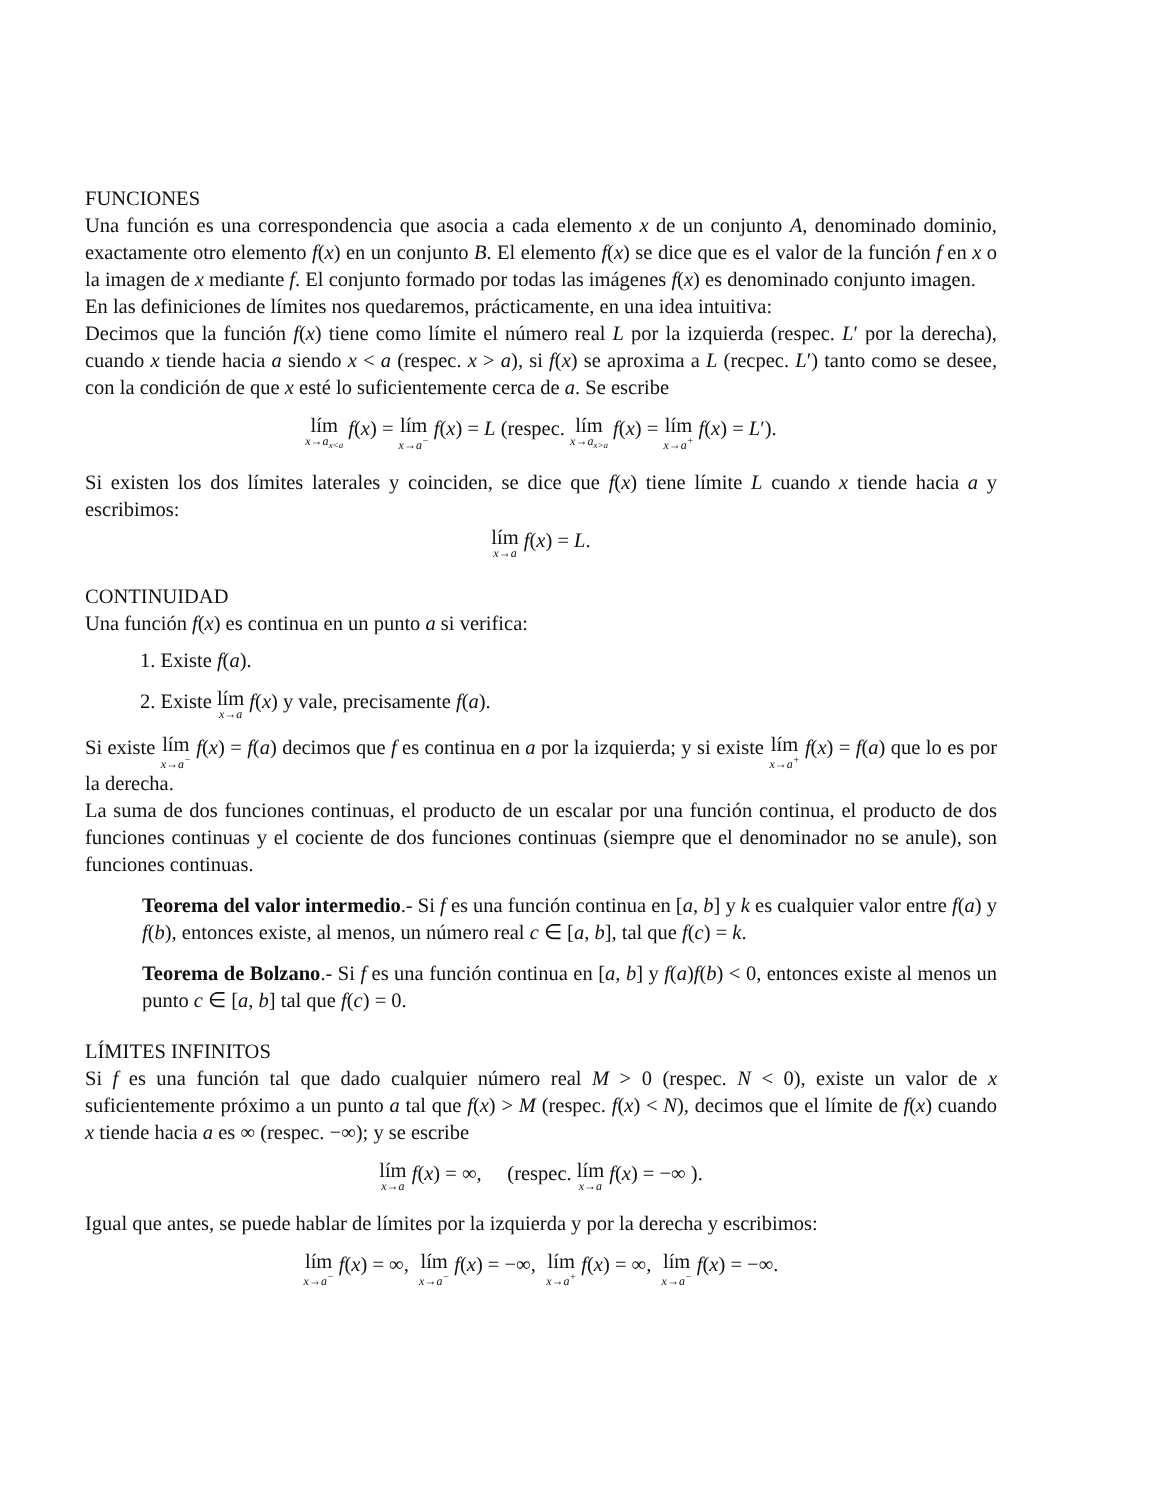FUNCIONES
Una función es una correspondencia que asocia a cada elemento x de un conjunto A, denominado dominio, exactamente otro elemento f(x) en un conjunto B. El elemento f(x) se dice que es el valor de la función f en x o la imagen de x mediante f. El conjunto formado por todas las imágenes f(x) es denominado conjunto imagen.
En las definiciones de límites nos quedaremos, prácticamente, en una idea intuitiva:
Decimos que la función f(x) tiene como límite el número real L por la izquierda (respec. L′ por la derecha), cuando x tiende hacia a siendo x < a (respec. x > a), si f(x) se aproxima a L (recpec. L′) tanto como se desee, con la condición de que x esté lo suficientemente cerca de a. Se escribe
lím<sub>x→a<sub>x<a</sub></sub> f(x) = lím<sub>x→a<sup>−</sup></sub> f(x) = L (respec. lím<sub>x→a<sub>x>a</sub></sub> f(x) = lím<sub>x→a<sup>+</sup></sub> f(x) = L′).
Si existen los dos límites laterales y coinciden, se dice que f(x) tiene límite L cuando x tiende hacia a y escribimos:
lím<sub>x→a</sub> f(x) = L.
CONTINUIDAD
Una función f(x) es continua en un punto a si verifica:
1. Existe f(a).
2. Existe lím<sub>x→a</sub> f(x) y vale, precisamente f(a).
Si existe lím<sub>x→a<sup>−</sup></sub> f(x) = f(a) decimos que f es continua en a por la izquierda; y si existe lím<sub>x→a<sup>+</sup></sub> f(x) = f(a) que lo es por la derecha.
La suma de dos funciones continuas, el producto de un escalar por una función continua, el producto de dos funciones continuas y el cociente de dos funciones continuas (siempre que el denominador no se anule), son funciones continuas.
Teorema del valor intermedio.- Si f es una función continua en [a, b] y k es cualquier valor entre f(a) y f(b), entonces existe, al menos, un número real c ∈ [a, b], tal que f(c) = k.
Teorema de Bolzano.- Si f es una función continua en [a, b] y f(a)f(b) < 0, entonces existe al menos un punto c ∈ [a, b] tal que f(c) = 0.
LÍMITES INFINITOS
Si f es una función tal que dado cualquier número real M > 0 (respec. N < 0), existe un valor de x suficientemente próximo a un punto a tal que f(x) > M (respec. f(x) < N), decimos que el límite de f(x) cuando x tiende hacia a es ∞ (respec. −∞); y se escribe
lím<sub>x→a</sub> f(x) = ∞, (respec. lím<sub>x→a</sub> f(x) = −∞ ).
Igual que antes, se puede hablar de límites por la izquierda y por la derecha y escribimos:
lím<sub>x→a<sup>−</sup></sub> f(x) = ∞, lím<sub>x→a<sup>−</sup></sub> f(x) = −∞, lím<sub>x→a<sup>+</sup></sub> f(x) = ∞, lím<sub>x→a<sup>−</sup></sub> f(x) = −∞.